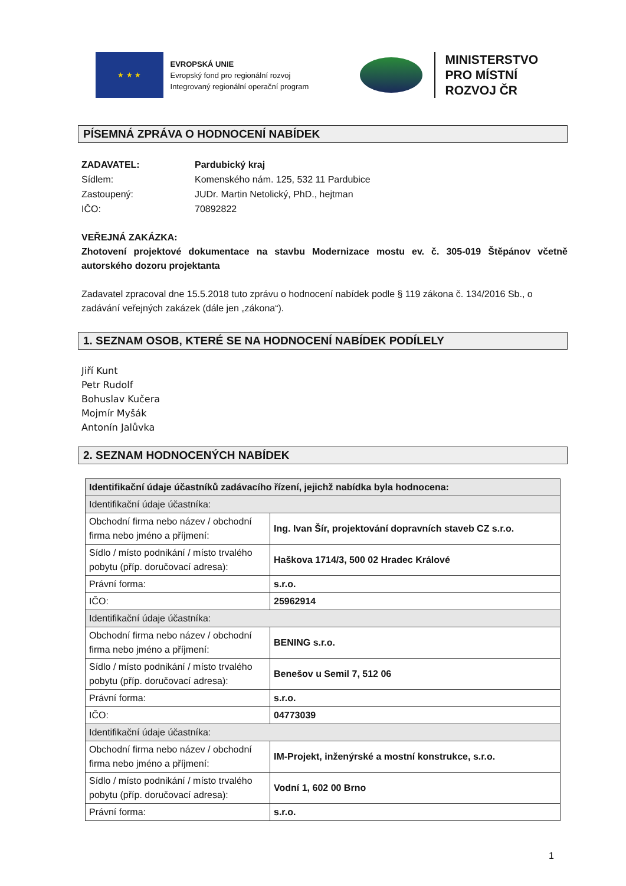★ ★ ★
EVROPSKÁ UNIE
Evropský fond pro regionální rozvoj
Integrovaný regionální operační program
MINISTERSTVO
PRO MÍSTNÍ
ROZVOJ ČR
PÍSEMNÁ ZPRÁVA O HODNOCENÍ NABÍDEK
ZADAVATEL: Pardubický kraj
Sídlem: Komenského nám. 125, 532 11 Pardubice
Zastoupený: JUDr. Martin Netolický, PhD., hejtman
IČO: 70892822
VEŘEJNÁ ZAKÁZKA:
Zhotovení projektové dokumentace na stavbu Modernizace mostu ev. č. 305-019 Štěpánov včetně autorského dozoru projektanta
Zadavatel zpracoval dne 15.5.2018 tuto zprávu o hodnocení nabídek podle § 119 zákona č. 134/2016 Sb., o zadávání veřejných zakázek (dále jen „zákona“).
1. SEZNAM OSOB, KTERÉ SE NA HODNOCENÍ NABÍDEK PODÍLELY
Jiří Kunt
Petr Rudolf
Bohuslav Kučera
Mojmír Myšák
Antonín Jalůvka
2. SEZNAM HODNOCENÝCH NABÍDEK
| Identifikační údaje účastníků zadávacího řízení, jejichž nabídka byla hodnocena: | |
| Identifikační údaje účastníka: | |
| Obchodní firma nebo název / obchodní firma nebo jméno a příjmení: | Ing. Ivan Šír, projektování dopravních staveb CZ s.r.o. |
| Sídlo / místo podnikání / místo trvalého pobytu (příp. doručovací adresa): | Haškova 1714/3, 500 02 Hradec Králové |
| Právní forma: | s.r.o. |
| IČO: | 25962914 |
| Identifikační údaje účastníka: | |
| Obchodní firma nebo název / obchodní firma nebo jméno a příjmení: | BENING s.r.o. |
| Sídlo / místo podnikání / místo trvalého pobytu (příp. doručovací adresa): | Benešov u Semil 7, 512 06 |
| Právní forma: | s.r.o. |
| IČO: | 04773039 |
| Identifikační údaje účastníka: | |
| Obchodní firma nebo název / obchodní firma nebo jméno a příjmení: | IM-Projekt, inženýrské a mostní konstrukce, s.r.o. |
| Sídlo / místo podnikání / místo trvalého pobytu (příp. doručovací adresa): | Vodní 1, 602 00 Brno |
| Právní forma: | s.r.o. |
1